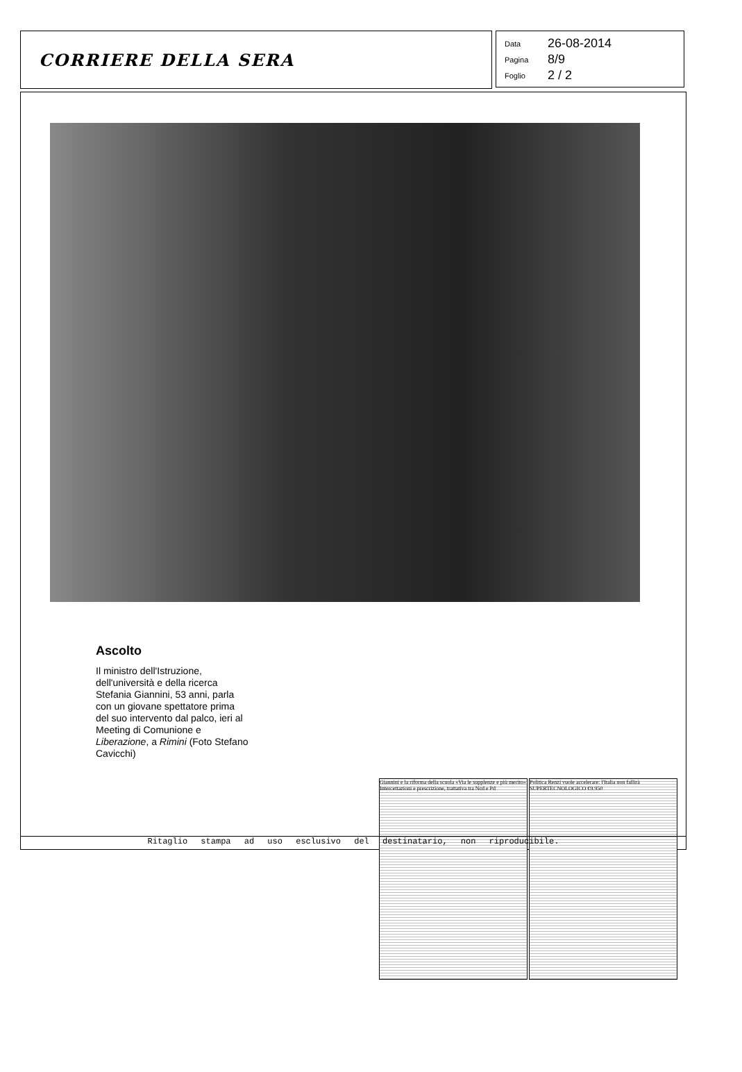CORRIERE DELLA SERA
Data 26-08-2014
Pagina 8/9
Foglio 2 / 2
Ascolto
Il ministro dell'Istruzione, dell'università e della ricerca Stefania Giannini, 53 anni, parla con un giovane spettatore prima del suo intervento dal palco, ieri al Meeting di Comunione e Liberazione, a Rimini (Foto Stefano Cavicchi)
Giannini e la riforma della scuola «Via le supplenze e più merito» Intercettazioni e prescrizione, trattativa tra Ncd e Pd
Politica Renzi vuole accelerare: l'Italia non fallirà SUPERTECNOLOGICO €9.950
Ritaglio stampa ad uso esclusivo del destinatario, non riproducibile.